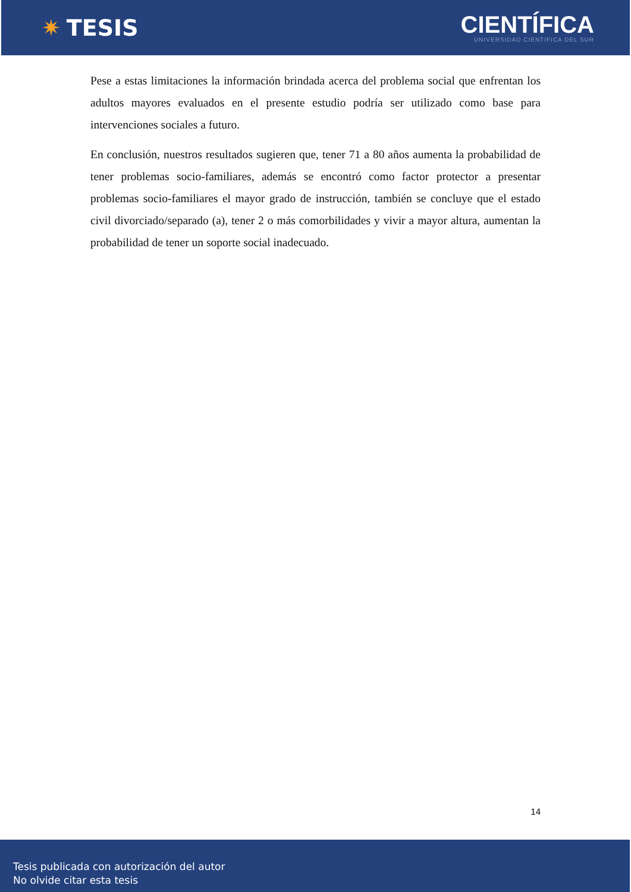✷ TESIS
CIENTÍFICA
UNIVERSIDAD CIENTIFICA DEL SUR
Pese a estas limitaciones la información brindada acerca del problema social que enfrentan los adultos mayores evaluados en el presente estudio podría ser utilizado como base para intervenciones sociales a futuro.
En conclusión, nuestros resultados sugieren que, tener 71 a 80 años aumenta la probabilidad de tener problemas socio-familiares, además se encontró como factor protector a presentar problemas socio-familiares el mayor grado de instrucción, también se concluye que el estado civil divorciado/separado (a), tener 2 o más comorbilidades y vivir a mayor altura, aumentan la probabilidad de tener un soporte social inadecuado.
14
Tesis publicada con autorización del autor
No olvide citar esta tesis